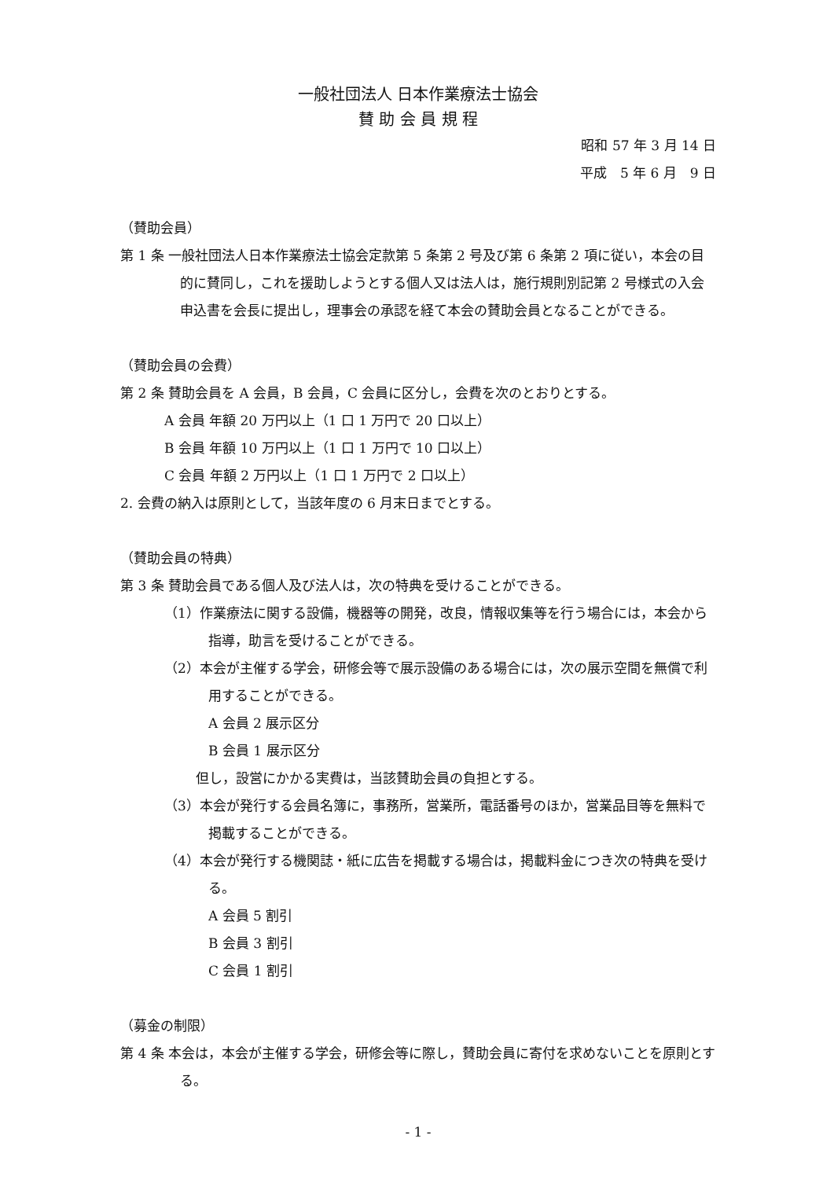一般社団法人 日本作業療法士協会
賛 助 会 員 規 程
昭和 57 年 3 月 14 日
平成　5 年 6 月　9 日
（賛助会員）
第 1 条 一般社団法人日本作業療法士協会定款第 5 条第 2 号及び第 6 条第 2 項に従い，本会の目的に賛同し，これを援助しようとする個人又は法人は，施行規則別記第 2 号様式の入会申込書を会長に提出し，理事会の承認を経て本会の賛助会員となることができる。
（賛助会員の会費）
第 2 条 賛助会員を A 会員，B 会員，C 会員に区分し，会費を次のとおりとする。
A 会員 年額 20 万円以上（1 口 1 万円で 20 口以上）
B 会員 年額 10 万円以上（1 口 1 万円で 10 口以上）
C 会員 年額 2 万円以上（1 口 1 万円で 2 口以上）
2. 会費の納入は原則として，当該年度の 6 月末日までとする。
（賛助会員の特典）
第 3 条 賛助会員である個人及び法人は，次の特典を受けることができる。
（1）作業療法に関する設備，機器等の開発，改良，情報収集等を行う場合には，本会から指導，助言を受けることができる。
（2）本会が主催する学会，研修会等で展示設備のある場合には，次の展示空間を無償で利用することができる。
A 会員 2 展示区分
B 会員 1 展示区分
但し，設営にかかる実費は，当該賛助会員の負担とする。
（3）本会が発行する会員名簿に，事務所，営業所，電話番号のほか，営業品目等を無料で掲載することができる。
（4）本会が発行する機関誌・紙に広告を掲載する場合は，掲載料金につき次の特典を受ける。
A 会員 5 割引
B 会員 3 割引
C 会員 1 割引
（募金の制限）
第 4 条 本会は，本会が主催する学会，研修会等に際し，賛助会員に寄付を求めないことを原則とする。
- 1 -